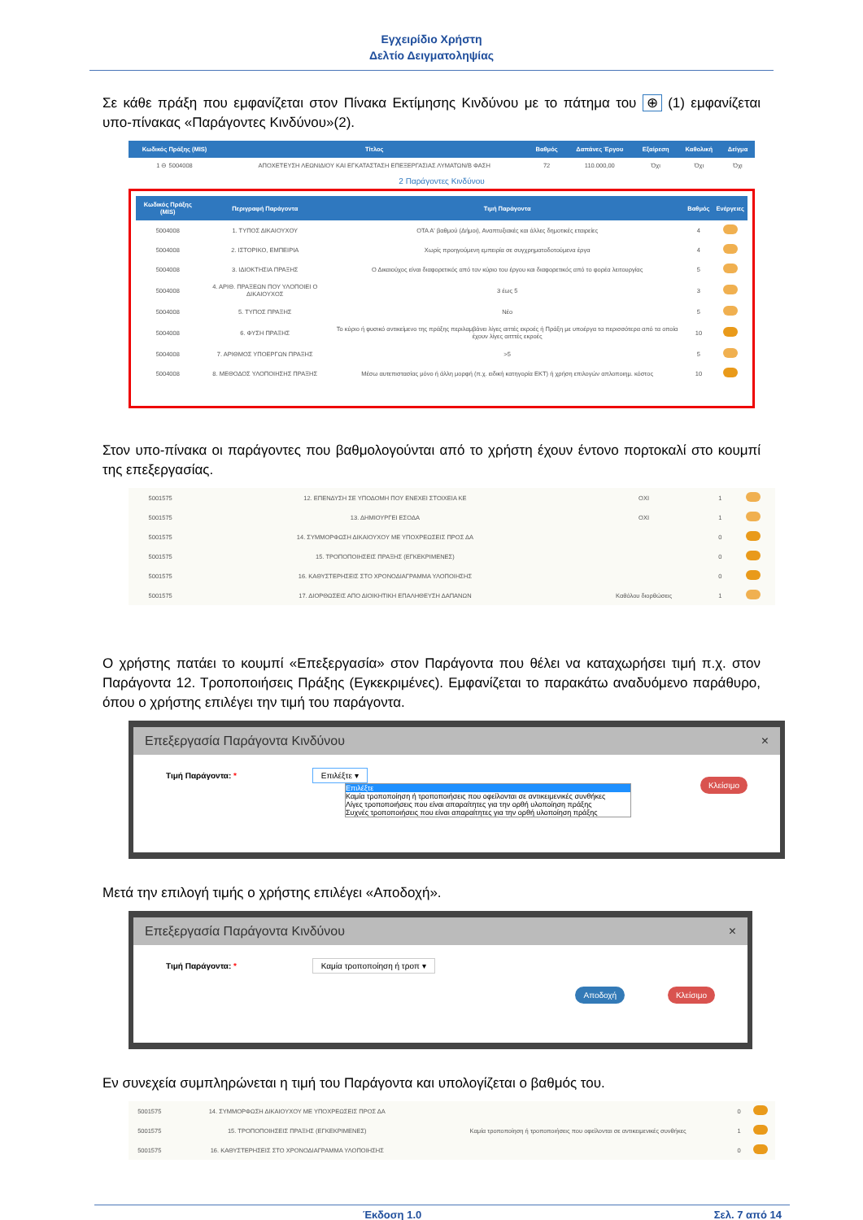Εγχειρίδιο Χρήστη
Δελτίο Δειγματοληψίας
Σε κάθε πράξη που εμφανίζεται στον Πίνακα Εκτίμησης Κινδύνου με το πάτημα του ⊕ (1) εμφανίζεται υπο-πίνακας «Παράγοντες Κινδύνου»(2).
| Κωδικός Πράξης (MIS) | Τίτλος | Βαθμός | Δαπάνες Έργου | Εξαίρεση | Καθολική | Δείγμα |
| --- | --- | --- | --- | --- | --- | --- |
| 1 ⊖ 5004008 | ΑΠΟΧΕΤΕΥΣΗ ΛΕΩΝΙΔΙΟΥ ΚΑΙ ΕΓΚΑΤΑΣΤΑΣΗ ΕΠΕΞΕΡΓΑΣΙΑΣ ΛΥΜΑΤΩΝ/Β ΦΑΣΗ | 72 | 110.000,00 | Όχι | Όχι | Όχι |
2 Παράγοντες Κινδύνου
| Κωδικός Πράξης (MIS) | Περιγραφή Παράγοντα | Τιμή Παράγοντα | Βαθμός | Ενέργειες |
| --- | --- | --- | --- | --- |
| 5004008 | 1. ΤΥΠΟΣ ΔΙΚΑΙΟΥΧΟΥ | ΟΤΑ Α' βαθμού (Δήμοι), Αναπτυξιακές και άλλες δημοτικές εταιρείες | 4 | |
| 5004008 | 2. ΙΣΤΟΡΙΚΟ, ΕΜΠΕΙΡΙΑ | Χωρίς προηγούμενη εμπειρία σε συγχρηματοδοτούμενα έργα | 4 | |
| 5004008 | 3. ΙΔΙΟΚΤΗΣΙΑ ΠΡΑΞΗΣ | Ο Δικαιούχος είναι διαφορετικός από τον κύριο του έργου και διαφορετικός από το φορέα λειτουργίας | 5 | |
| 5004008 | 4. ΑΡΙΘ. ΠΡΑΞΕΩΝ ΠΟΥ ΥΛΟΠΟΙΕΙ Ο ΔΙΚΑΙΟΥΧΟΣ | 3 έως 5 | 3 | |
| 5004008 | 5. ΤΥΠΟΣ ΠΡΑΞΗΣ | Νέο | 5 | |
| 5004008 | 6. ΦΥΣΗ ΠΡΑΞΗΣ | Το κύριο ή φυσικό αντικείμενο της πράξης περιλαμβάνει λίγες αιττές εκροές ή Πράξη με υποέργα τα περισσότερα από τα οποία έχουν λίγες αιτττές εκροές | 10 | |
| 5004008 | 7. ΑΡΙΘΜΟΣ ΥΠΟΕΡΓΩΝ ΠΡΑΞΗΣ | >5 | 5 | |
| 5004008 | 8. ΜΕΘΟΔΟΣ ΥΛΟΠΟΙΗΣΗΣ ΠΡΑΞΗΣ | Μέσω αυτεπιστασίας μόνο ή άλλη μορφή (π.χ. ειδική κατηγορία ΕΚΤ) ή χρήση επιλογών απλοποιημ. κόστος | 10 | |
Στον υπο-πίνακα οι παράγοντες που βαθμολογούνται από το χρήστη έχουν έντονο πορτοκαλί στο κουμπί της επεξεργασίας.
| 5001575 | 12. ΕΠΕΝΔΥΣΗ ΣΕ ΥΠΟΔΟΜΗ ΠΟΥ ΕΝΕΧΕΙ ΣΤΟΙΧΕΙΑ ΚΕ | ΟΧΙ | 1 | |
| 5001575 | 13. ΔΗΜΙΟΥΡΓΕΙ ΕΣΟΔΑ | ΟΧΙ | 1 | |
| 5001575 | 14. ΣΥΜΜΟΡΦΩΣΗ ΔΙΚΑΙΟΥΧΟΥ ΜΕ ΥΠΟΧΡΕΩΣΕΙΣ ΠΡΟΣ ΔΑ | | 0 | |
| 5001575 | 15. ΤΡΟΠΟΠΟΙΗΣΕΙΣ ΠΡΑΞΗΣ (ΕΓΚΕΚΡΙΜΕΝΕΣ) | | 0 | |
| 5001575 | 16. ΚΑΘΥΣΤΕΡΗΣΕΙΣ ΣΤΟ ΧΡΟΝΟΔΙΑΓΡΑΜΜΑ ΥΛΟΠΟΙΗΣΗΣ | | 0 | |
| 5001575 | 17. ΔΙΟΡΘΩΣΕΙΣ ΑΠΟ ΔΙΟΙΚΗΤΙΚΗ ΕΠΑΛΗΘΕΥΣΗ ΔΑΠΑΝΩΝ | Καθόλου διορθώσεις | 1 | |
Ο χρήστης πατάει το κουμπί «Επεξεργασία» στον Παράγοντα που θέλει να καταχωρήσει τιμή π.χ. στον Παράγοντα 12. Τροποποιήσεις Πράξης (Εγκεκριμένες). Εμφανίζεται το παρακάτω αναδυόμενο παράθυρο, όπου ο χρήστης επιλέγει την τιμή του παράγοντα.
Επεξεργασία Παράγοντα Κινδύνου ×
Τιμή Παράγοντα: * Επιλέξτε ▾
Επιλέξτε
Καμία τροποποίηση ή τροποποιήσεις που οφείλονται σε αντικειμενικές συνθήκες
Λίγες τροποποιήσεις που είναι απαραίτητες για την ορθή υλοποίηση πράξης
Συχνές τροποποιήσεις που είναι απαραίτητες για την ορθή υλοποίηση πράξης
Κλείσιμο
Μετά την επιλογή τιμής ο χρήστης επιλέγει «Αποδοχή».
Επεξεργασία Παράγοντα Κινδύνου ×
Τιμή Παράγοντα: * Καμία τροποποίηση ή τροπ ▾
Αποδοχή Κλείσιμο
Εν συνεχεία συμπληρώνεται η τιμή του Παράγοντα και υπολογίζεται ο βαθμός του.
| 5001575 | 14. ΣΥΜΜΟΡΦΩΣΗ ΔΙΚΑΙΟΥΧΟΥ ΜΕ ΥΠΟΧΡΕΩΣΕΙΣ ΠΡΟΣ ΔΑ | | 0 | |
| 5001575 | 15. ΤΡΟΠΟΠΟΙΗΣΕΙΣ ΠΡΑΞΗΣ (ΕΓΚΕΚΡΙΜΕΝΕΣ) | Καμία τροποποίηση ή τροποποιήσεις που οφείλονται σε αντικειμενικές συνθήκες | 1 | |
| 5001575 | 16. ΚΑΘΥΣΤΕΡΗΣΕΙΣ ΣΤΟ ΧΡΟΝΟΔΙΑΓΡΑΜΜΑ ΥΛΟΠΟΙΗΣΗΣ | | 0 | |
Έκδοση 1.0 Σελ. 7 από 14